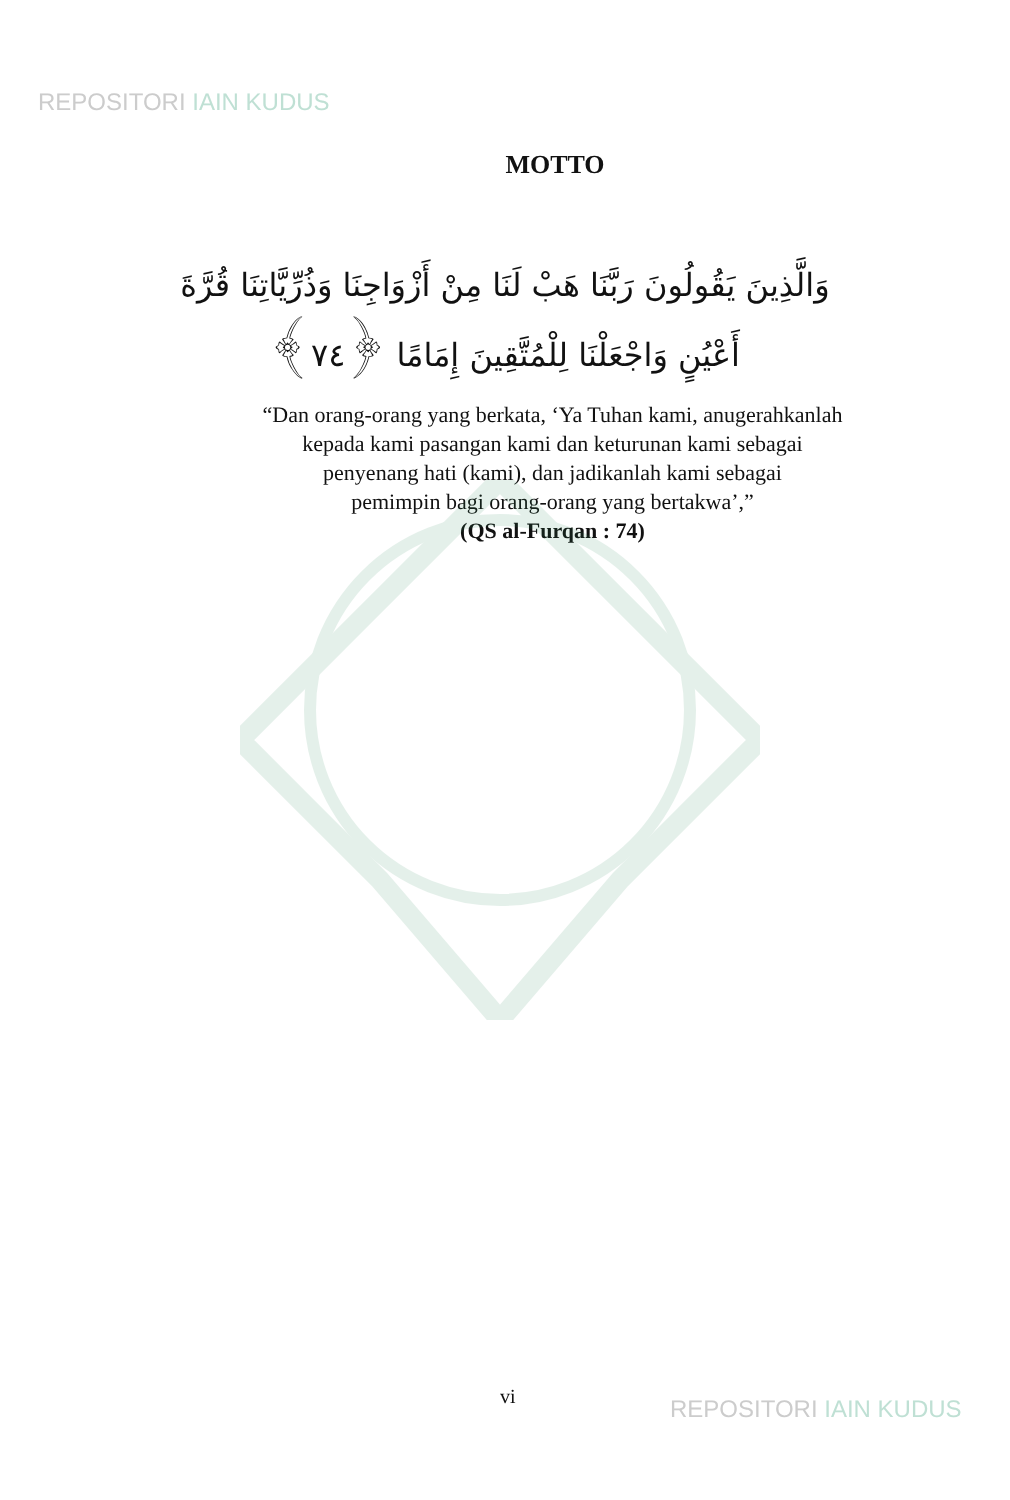REPOSITORI IAIN KUDUS
MOTTO
وَالَّذِينَ يَقُولُونَ رَبَّنَا هَبْ لَنَا مِنْ أَزْوَاجِنَا وَذُرِّيَّاتِنَا قُرَّةَ أَعْيُنٍ وَاجْعَلْنَا لِلْمُتَّقِينَ إِمَامًا ﴿٧٤﴾
“Dan orang-orang yang berkata, ‘Ya Tuhan kami, anugerahkanlah
kepada kami pasangan kami dan keturunan kami sebagai
penyenang hati (kami), dan jadikanlah kami sebagai
pemimpin bagi orang-orang yang bertakwa’,”
(QS al-Furqan : 74)
vi REPOSITORI IAIN KUDUS